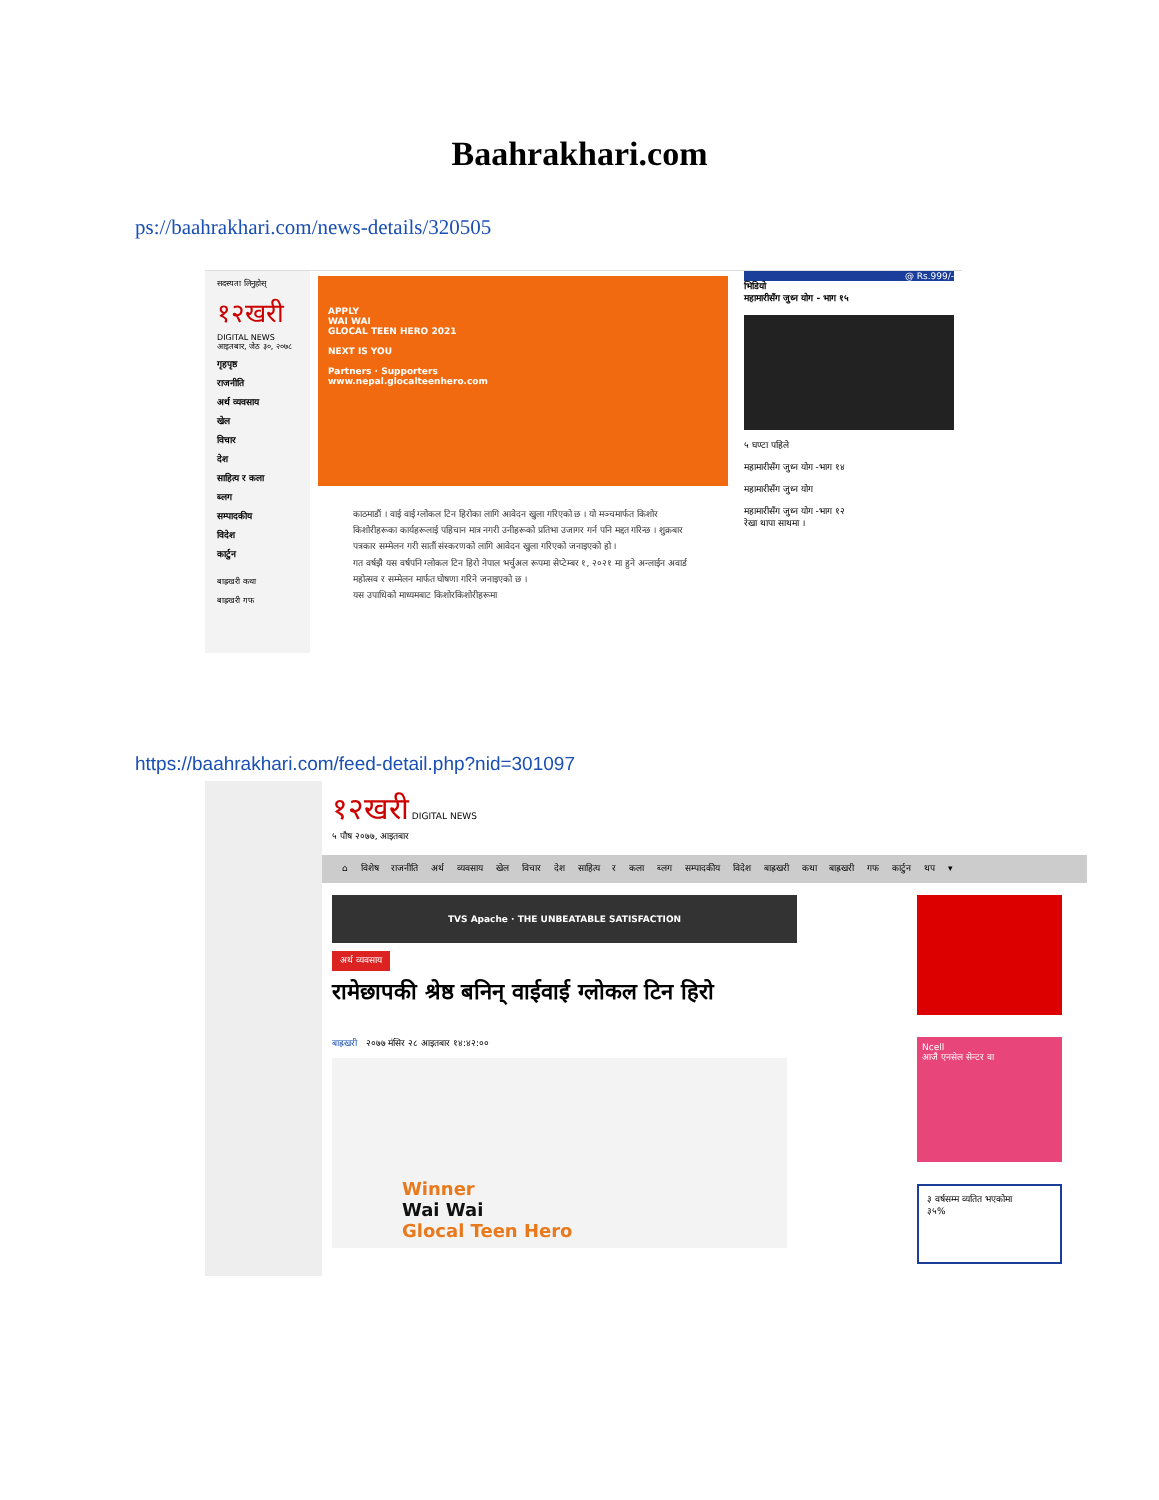Baahrakhari.com
ps://baahrakhari.com/news-details/320505
सदस्यता लिनुहोस्
१२खरी
DIGITAL NEWS
आइतबार, जेठ ३०, २०७८
गृहपृष्ठ
राजनीति
अर्थ व्यवसाय
खेल
विचार
देश
साहित्य र कला
ब्लग
सम्पादकीय
विदेश
कार्टुन
बाह्रखरी कथा
बाह्रखरी गफ
APPLY
WAI WAI
GLOCAL TEEN HERO 2021
NEXT IS YOU
Partners · Supporters
www.nepal.glocalteenhero.com
काठमाडौं । वाई वाई ग्लोकल टिन हिरोका लागि आवेदन खुला गरिएको छ । यो मञ्चमार्फत किशोर किशोरीहरूका कार्यहरूलाई पहिचान मात्र नगरी उनीहरूको प्रतिभा उजागर गर्न पनि मद्दत गरिन्छ । शुक्रबार पत्रकार सम्मेलन गरी सातौं संस्करणको लागि आवेदन खुला गरिएको जनाइएको हो ।
गत वर्षझै यस वर्षपनि ग्लोकल टिन हिरो नेपाल भर्चुअल रूपमा सेप्टेम्बर १, २०२१ मा हुने अन्लाईन अवार्ड महोत्सव र सम्मेलन मार्फत घोषणा गरिने जनाइएको छ ।
यस उपाधिको माध्यमबाट किशोरकिशोरीहरूमा
@ Rs.999/-
भिडियो
महामारीसँग जुध्न योग - भाग १५
५ घण्टा पहिले
महामारीसँग जुध्न योग -भाग १४
महामारीसँग जुध्न योग
महामारीसँग जुध्न योग -भाग १२
रेखा थापा साथमा ।
https://baahrakhari.com/feed-detail.php?nid=301097
१२खरी DIGITAL NEWS
५ पौष २०७७, आइतबार
⌂ विशेष राजनीति अर्थ व्यवसाय खेल विचार देश साहित्य र कला ब्लग सम्पादकीय विदेश बाह्रखरी कथा बाह्रखरी गफ कार्टुन थप ▾
Ncell
आजै एनसेल सेन्टर वा
३ वर्षसम्म व्यतित भएकोमा
३५%
TVS Apache · THE UNBEATABLE SATISFACTION
अर्थ व्यवसाय
रामेछापकी श्रेष्ठ बनिन् वाईवाई ग्लोकल टिन हिरो
बाह्रखरी २०७७ मंसिर २८ आइतबार १४:४२:००
Winner
Wai Wai
Glocal Teen Hero